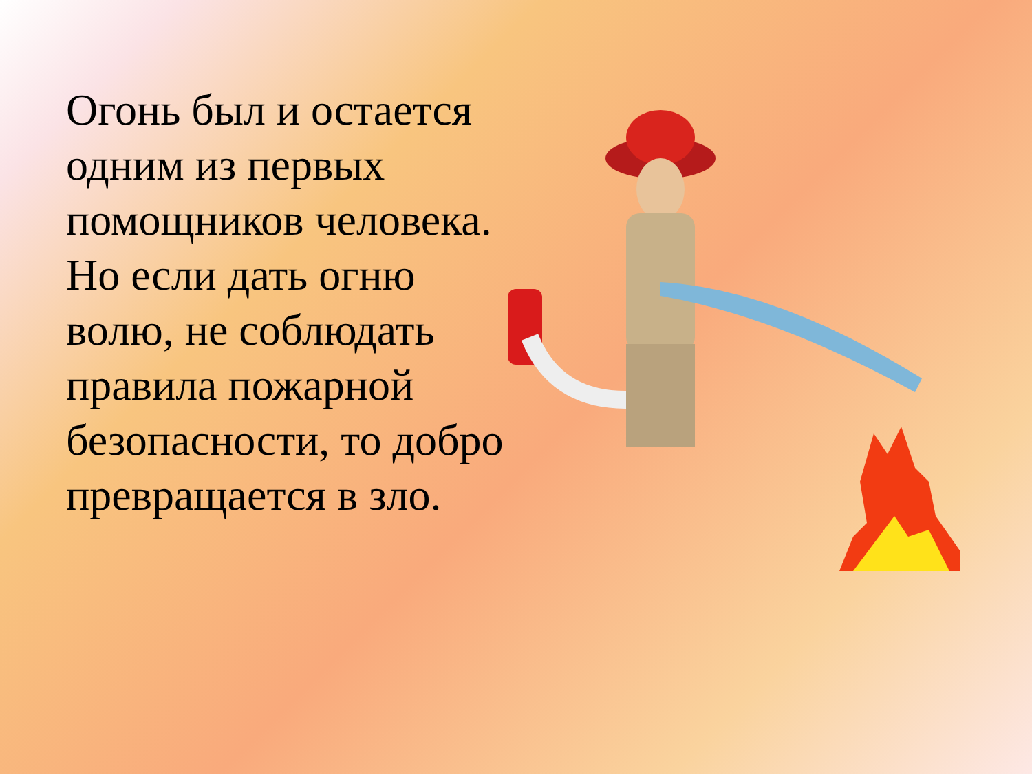Огонь был и остается одним из первых помощников человека. Но если дать огню волю, не соблюдать правила пожарной безопасности, то добро превращается в зло.